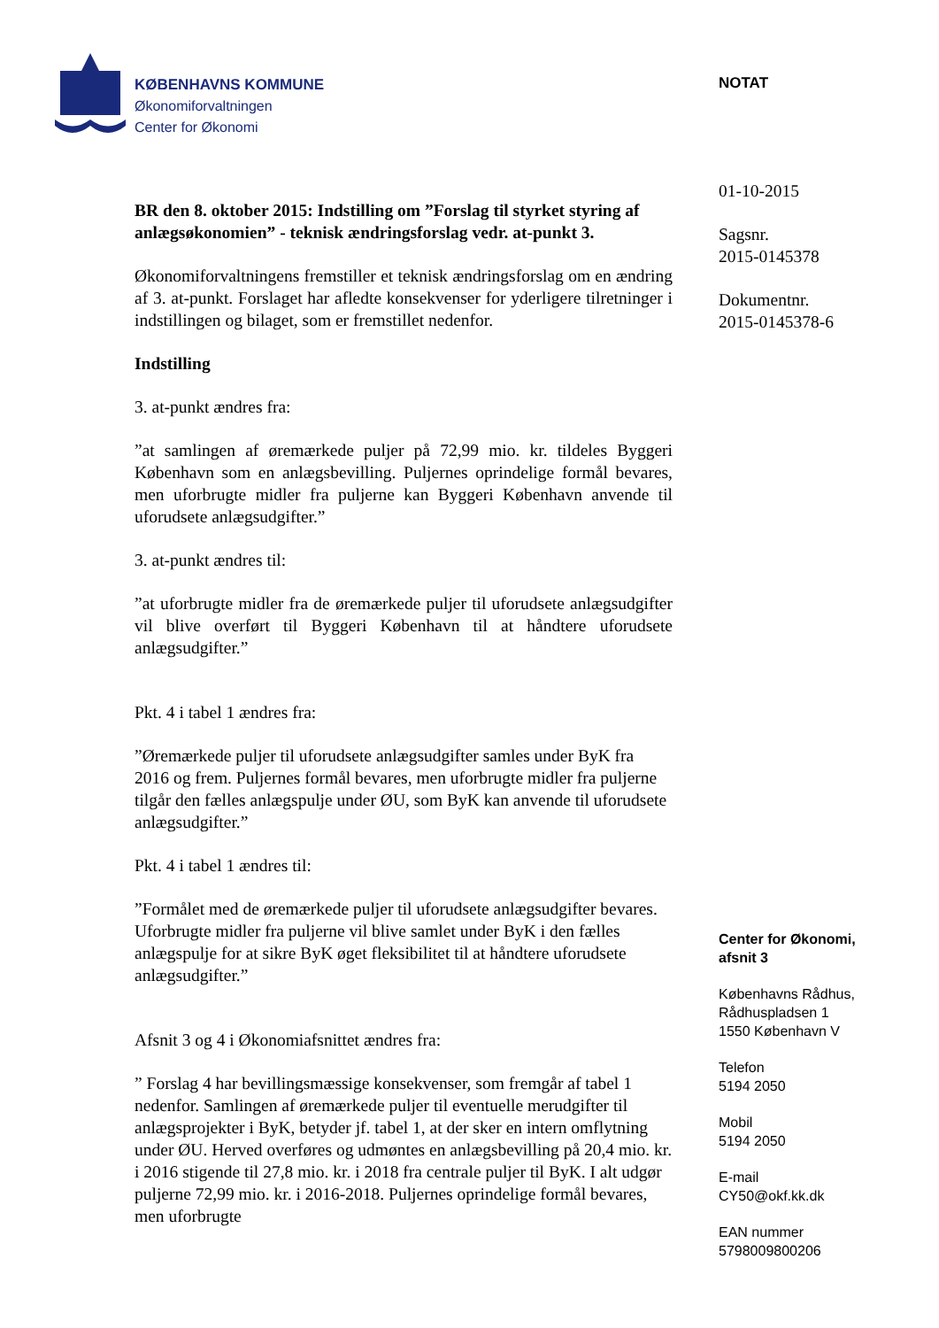KØBENHAVNS KOMMUNE
Økonomiforvaltningen
Center for Økonomi
BR den 8. oktober 2015: Indstilling om ”Forslag til styrket styring af anlægsøkonomien” - teknisk ændringsforslag vedr. at-punkt 3.
Økonomiforvaltningens fremstiller et teknisk ændringsforslag om en ændring af 3. at-punkt. Forslaget har afledte konsekvenser for yderligere tilretninger i indstillingen og bilaget, som er fremstillet nedenfor.
Indstilling
3. at-punkt ændres fra:
”at samlingen af øremærkede puljer på 72,99 mio. kr. tildeles Byggeri København som en anlægsbevilling. Puljernes oprindelige formål bevares, men uforbrugte midler fra puljerne kan Byggeri København anvende til uforudsete anlægsudgifter.”
3. at-punkt ændres til:
”at uforbrugte midler fra de øremærkede puljer til uforudsete anlægsudgifter vil blive overført til Byggeri København til at håndtere uforudsete anlægsudgifter.”
Pkt. 4 i tabel 1 ændres fra:
”Øremærkede puljer til uforudsete anlægsudgifter samles under ByK fra 2016 og frem. Puljernes formål bevares, men uforbrugte midler fra puljerne tilgår den fælles anlægspulje under ØU, som ByK kan anvende til uforudsete anlægsudgifter.”
Pkt. 4 i tabel 1 ændres til:
”Formålet med de øremærkede puljer til uforudsete anlægsudgifter bevares. Uforbrugte midler fra puljerne vil blive samlet under ByK i den fælles anlægspulje for at sikre ByK øget fleksibilitet til at håndtere uforudsete anlægsudgifter.”
Afsnit 3 og 4 i Økonomiafsnittet ændres fra:
” Forslag 4 har bevillingsmæssige konsekvenser, som fremgår af tabel 1 nedenfor. Samlingen af øremærkede puljer til eventuelle merudgifter til anlægsprojekter i ByK, betyder jf. tabel 1, at der sker en intern omflytning under ØU. Herved overføres og udmøntes en anlægsbevilling på 20,4 mio. kr. i 2016 stigende til 27,8 mio. kr. i 2018 fra centrale puljer til ByK. I alt udgør puljerne 72,99 mio. kr. i 2016-2018. Puljernes oprindelige formål bevares, men uforbrugte
NOTAT
01-10-2015
Sagsnr.
2015-0145378
Dokumentnr.
2015-0145378-6
Center for Økonomi,
afsnit 3
Københavns Rådhus,
Rådhuspladsen 1
1550 København V
Telefon
5194 2050
Mobil
5194 2050
E-mail
CY50@okf.kk.dk
EAN nummer
5798009800206